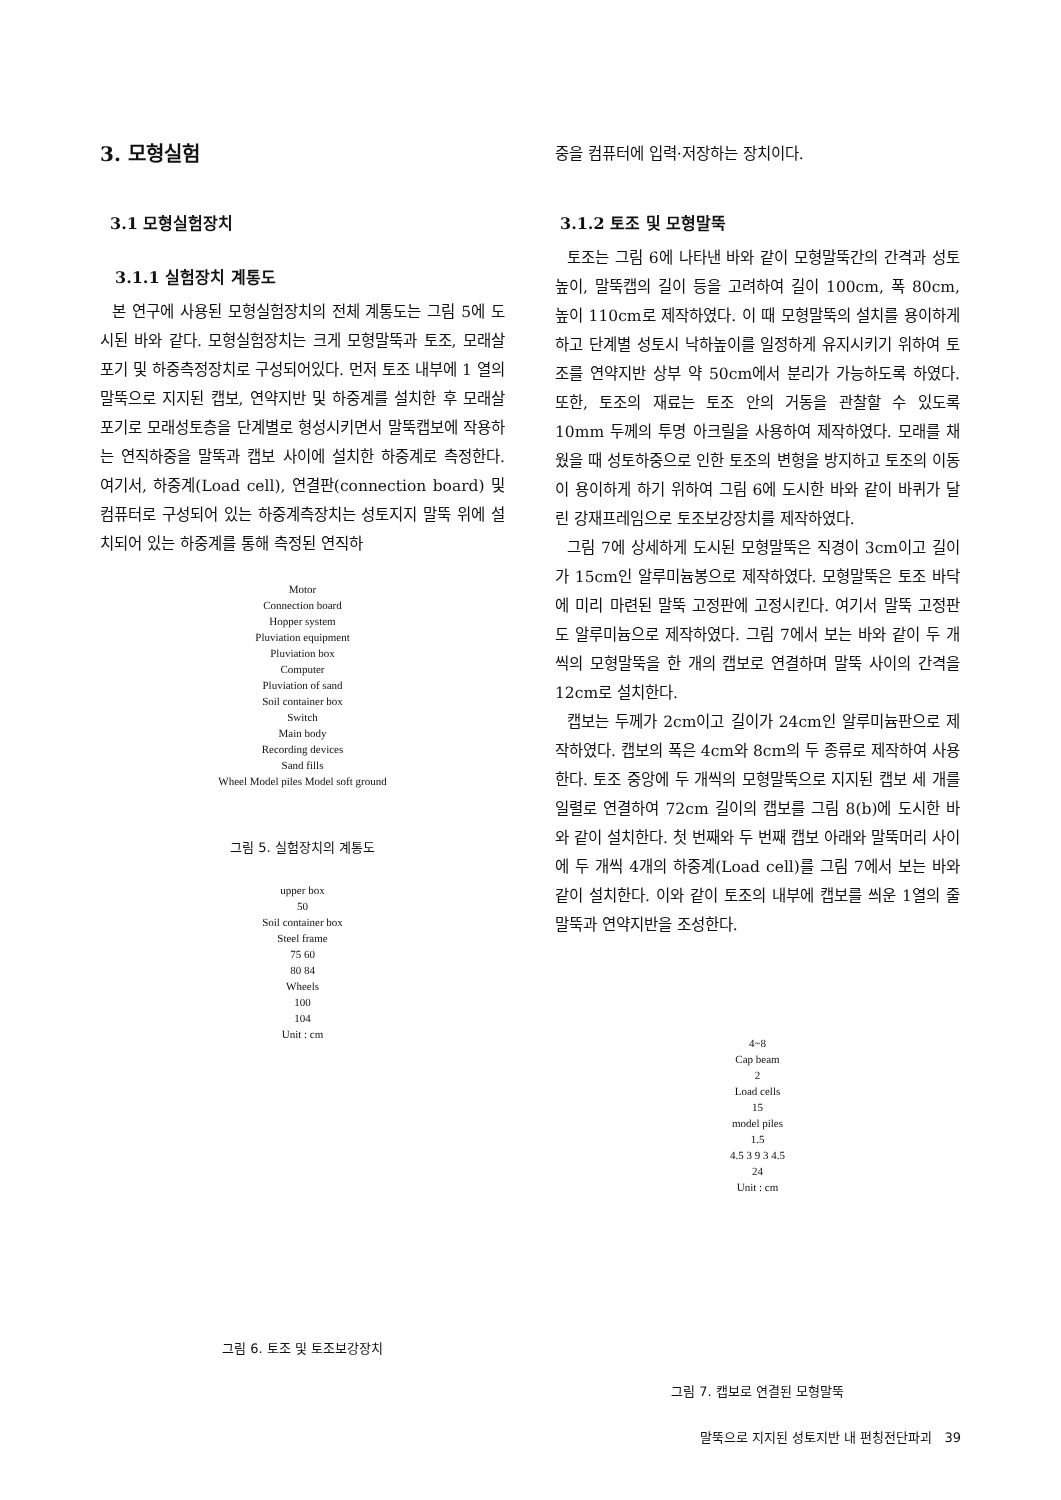3. 모형실험
3.1 모형실험장치
3.1.1 실험장치 계통도
본 연구에 사용된 모형실험장치의 전체 계통도는 그림 5에 도시된 바와 같다. 모형실험장치는 크게 모형말뚝과 토조, 모래살포기 및 하중측정장치로 구성되어있다. 먼저 토조 내부에 1 열의 말뚝으로 지지된 캡보, 연약지반 및 하중계를 설치한 후 모래살포기로 모래성토층을 단계별로 형성시키면서 말뚝캡보에 작용하는 연직하중을 말뚝과 캡보 사이에 설치한 하중계로 측정한다. 여기서, 하중계(Load cell), 연결판(connection board) 및 컴퓨터로 구성되어 있는 하중계측장치는 성토지지 말뚝 위에 설치되어 있는 하중계를 통해 측정된 연직하
Motor
Connection board
Hopper system
Pluviation equipment
Pluviation box
Computer
Pluviation of sand
Soil container box
Switch
Main body
Recording devices
Sand fills
Wheel Model piles Model soft ground
그림 5. 실험장치의 계통도
upper box
50
Soil container box
Steel frame
75 60
80 84
Wheels
100
104
Unit : cm
그림 6. 토조 및 토조보강장치
중을 컴퓨터에 입력·저장하는 장치이다.
3.1.2 토조 및 모형말뚝
토조는 그림 6에 나타낸 바와 같이 모형말뚝간의 간격과 성토높이, 말뚝캡의 길이 등을 고려하여 길이 100cm, 폭 80cm, 높이 110cm로 제작하였다. 이 때 모형말뚝의 설치를 용이하게 하고 단계별 성토시 낙하높이를 일정하게 유지시키기 위하여 토조를 연약지반 상부 약 50cm에서 분리가 가능하도록 하였다. 또한, 토조의 재료는 토조 안의 거동을 관찰할 수 있도록 10mm 두께의 투명 아크릴을 사용하여 제작하였다. 모래를 채웠을 때 성토하중으로 인한 토조의 변형을 방지하고 토조의 이동이 용이하게 하기 위하여 그림 6에 도시한 바와 같이 바퀴가 달린 강재프레임으로 토조보강장치를 제작하였다.
그림 7에 상세하게 도시된 모형말뚝은 직경이 3cm이고 길이가 15cm인 알루미늄봉으로 제작하였다. 모형말뚝은 토조 바닥에 미리 마련된 말뚝 고정판에 고정시킨다. 여기서 말뚝 고정판도 알루미늄으로 제작하였다. 그림 7에서 보는 바와 같이 두 개씩의 모형말뚝을 한 개의 캡보로 연결하며 말뚝 사이의 간격을 12cm로 설치한다.
캡보는 두께가 2cm이고 길이가 24cm인 알루미늄판으로 제작하였다. 캡보의 폭은 4cm와 8cm의 두 종류로 제작하여 사용한다. 토조 중앙에 두 개씩의 모형말뚝으로 지지된 캡보 세 개를 일렬로 연결하여 72cm 길이의 캡보를 그림 8(b)에 도시한 바와 같이 설치한다. 첫 번째와 두 번째 캡보 아래와 말뚝머리 사이에 두 개씩 4개의 하중계(Load cell)를 그림 7에서 보는 바와 같이 설치한다. 이와 같이 토조의 내부에 캡보를 씌운 1열의 줄말뚝과 연약지반을 조성한다.
4~8
Cap beam
2
Load cells
15
model piles
1.5
4.5 3 9 3 4.5
24
Unit : cm
그림 7. 캡보로 연결된 모형말뚝
말뚝으로 지지된 성토지반 내 펀칭전단파괴 39